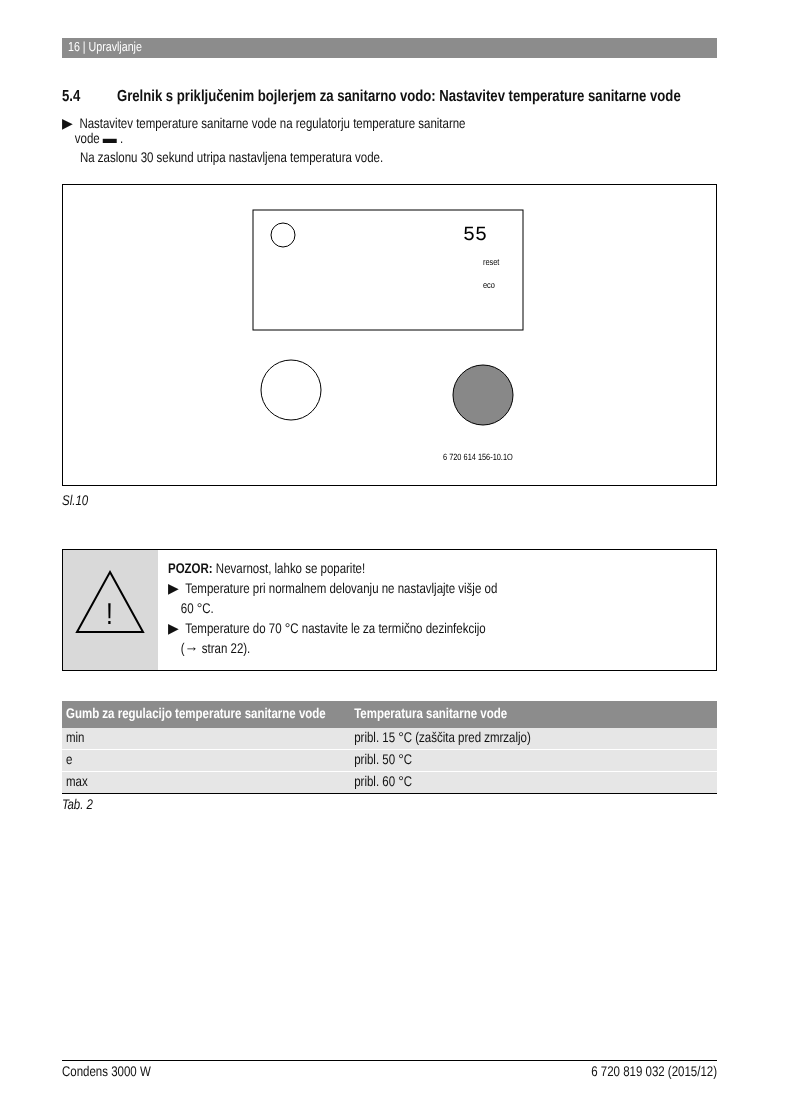16 | Upravljanje
5.4 Grelnik s priključenim bojlerjem za sanitarno vodo: Nastavitev temperature sanitarne vode
▶ Nastavitev temperature sanitarne vode na regulatorju temperature sanitarne
vode ▬ .
Na zaslonu 30 sekund utripa nastavljena temperatura vode.
55
reset
eco
6 720 614 156-10.1O
Sl.10
!
POZOR: Nevarnost, lahko se poparite!
▶ Temperature pri normalnem delovanju ne nastavljajte višje od
60 °C.
▶ Temperature do 70 °C nastavite le za termično dezinfekcijo
(→ stran 22).
| Gumb za regulacijo temperature sanitarne vode | Temperatura sanitarne vode |
| --- | --- |
| min | pribl. 15 °C (zaščita pred zmrzaljo) |
| e | pribl. 50 °C |
| max | pribl. 60 °C |
Tab. 2
Condens 3000 W 6 720 819 032 (2015/12)